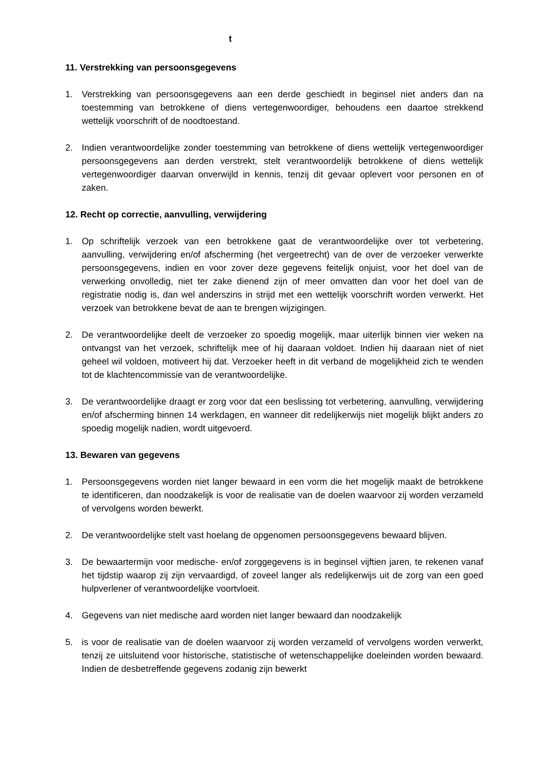t
11. Verstrekking van persoonsgegevens
1. Verstrekking van persoonsgegevens aan een derde geschiedt in beginsel niet anders dan na toestemming van betrokkene of diens vertegenwoordiger, behoudens een daartoe strekkend wettelijk voorschrift of de noodtoestand.
2. Indien verantwoordelijke zonder toestemming van betrokkene of diens wettelijk vertegenwoordiger persoonsgegevens aan derden verstrekt, stelt verantwoordelijk betrokkene of diens wettelijk vertegenwoordiger daarvan onverwijld in kennis, tenzij dit gevaar oplevert voor personen en of zaken.
12. Recht op correctie, aanvulling, verwijdering
1. Op schriftelijk verzoek van een betrokkene gaat de verantwoordelijke over tot verbetering, aanvulling, verwijdering en/of afscherming (het vergeetrecht) van de over de verzoeker verwerkte persoonsgegevens, indien en voor zover deze gegevens feitelijk onjuist, voor het doel van de verwerking onvolledig, niet ter zake dienend zijn of meer omvatten dan voor het doel van de registratie nodig is, dan wel anderszins in strijd met een wettelijk voorschrift worden verwerkt. Het verzoek van betrokkene bevat de aan te brengen wijzigingen.
2. De verantwoordelijke deelt de verzoeker zo spoedig mogelijk, maar uiterlijk binnen vier weken na ontvangst van het verzoek, schriftelijk mee of hij daaraan voldoet. Indien hij daaraan niet of niet geheel wil voldoen, motiveert hij dat. Verzoeker heeft in dit verband de mogelijkheid zich te wenden tot de klachtencommissie van de verantwoordelijke.
3. De verantwoordelijke draagt er zorg voor dat een beslissing tot verbetering, aanvulling, verwijdering en/of afscherming binnen 14 werkdagen, en wanneer dit redelijkerwijs niet mogelijk blijkt anders zo spoedig mogelijk nadien, wordt uitgevoerd.
13. Bewaren van gegevens
1. Persoonsgegevens worden niet langer bewaard in een vorm die het mogelijk maakt de betrokkene te identificeren, dan noodzakelijk is voor de realisatie van de doelen waarvoor zij worden verzameld of vervolgens worden bewerkt.
2. De verantwoordelijke stelt vast hoelang de opgenomen persoonsgegevens bewaard blijven.
3. De bewaartermijn voor medische- en/of zorggegevens is in beginsel vijftien jaren, te rekenen vanaf het tijdstip waarop zij zijn vervaardigd, of zoveel langer als redelijkerwijs uit de zorg van een goed hulpverlener of verantwoordelijke voortvloeit.
4. Gegevens van niet medische aard worden niet langer bewaard dan noodzakelijk
5. is voor de realisatie van de doelen waarvoor zij worden verzameld of vervolgens worden verwerkt, tenzij ze uitsluitend voor historische, statistische of wetenschappelijke doeleinden worden bewaard. Indien de desbetreffende gegevens zodanig zijn bewerkt